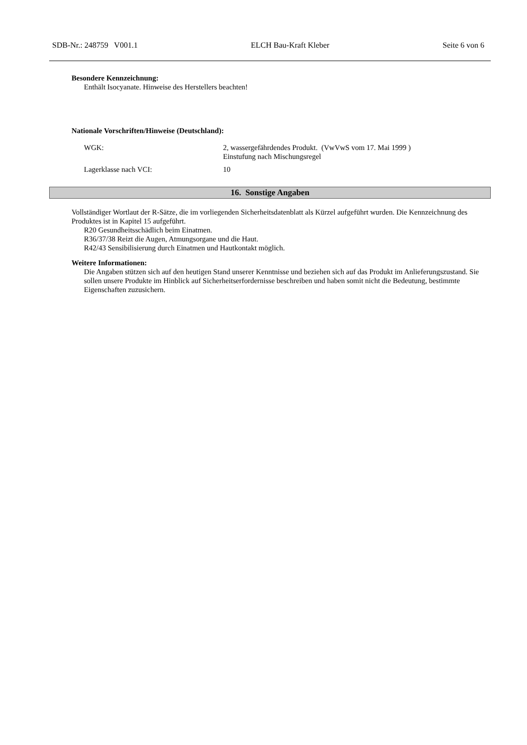SDB-Nr.: 248759 V001.1 ELCH Bau-Kraft Kleber Seite 6 von 6
Besondere Kennzeichnung:
Enthält Isocyanate. Hinweise des Herstellers beachten!
Nationale Vorschriften/Hinweise (Deutschland):
WGK: 2, wassergefährdendes Produkt. (VwVwS vom 17. Mai 1999 )
Einstufung nach Mischungsregel
Lagerklasse nach VCI: 10
16. Sonstige Angaben
Vollständiger Wortlaut der R-Sätze, die im vorliegenden Sicherheitsdatenblatt als Kürzel aufgeführt wurden. Die Kennzeichnung des Produktes ist in Kapitel 15 aufgeführt.
R20 Gesundheitsschädlich beim Einatmen.
R36/37/38 Reizt die Augen, Atmungsorgane und die Haut.
R42/43 Sensibilisierung durch Einatmen und Hautkontakt möglich.
Weitere Informationen:
Die Angaben stützen sich auf den heutigen Stand unserer Kenntnisse und beziehen sich auf das Produkt im Anlieferungszustand. Sie sollen unsere Produkte im Hinblick auf Sicherheitserfordernisse beschreiben und haben somit nicht die Bedeutung, bestimmte Eigenschaften zuzusichern.